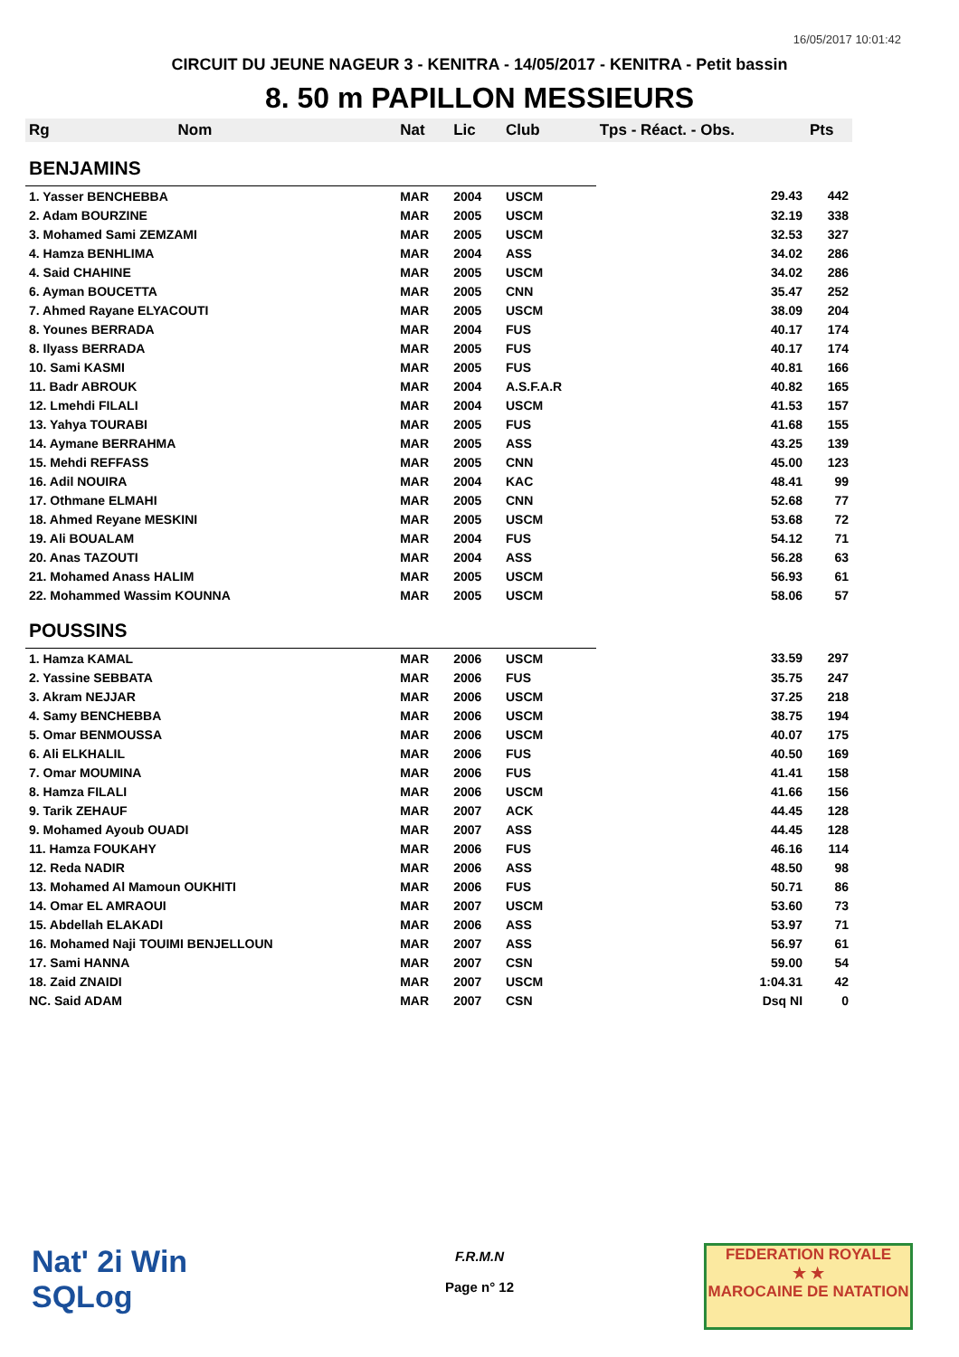16/05/2017 10:01:42
CIRCUIT DU JEUNE NAGEUR 3 - KENITRA - 14/05/2017 - KENITRA - Petit bassin
8. 50 m PAPILLON MESSIEURS
| Rg | Nom | Nat | Lic | Club | Tps - Réact. - Obs. | Pts |
| --- | --- | --- | --- | --- | --- | --- |
| BENJAMINS | | | | | | |
| 1. Yasser BENCHEBBA | | MAR | 2004 | USCM | 29.43 | 442 |
| 2. Adam BOURZINE | | MAR | 2005 | USCM | 32.19 | 338 |
| 3. Mohamed Sami ZEMZAMI | | MAR | 2005 | USCM | 32.53 | 327 |
| 4. Hamza BENHLIMA | | MAR | 2004 | ASS | 34.02 | 286 |
| 4. Said CHAHINE | | MAR | 2005 | USCM | 34.02 | 286 |
| 6. Ayman BOUCETTA | | MAR | 2005 | CNN | 35.47 | 252 |
| 7. Ahmed Rayane ELYACOUTI | | MAR | 2005 | USCM | 38.09 | 204 |
| 8. Younes BERRADA | | MAR | 2004 | FUS | 40.17 | 174 |
| 8. Ilyass BERRADA | | MAR | 2005 | FUS | 40.17 | 174 |
| 10. Sami KASMI | | MAR | 2005 | FUS | 40.81 | 166 |
| 11. Badr ABROUK | | MAR | 2004 | A.S.F.A.R | 40.82 | 165 |
| 12. Lmehdi FILALI | | MAR | 2004 | USCM | 41.53 | 157 |
| 13. Yahya TOURABI | | MAR | 2005 | FUS | 41.68 | 155 |
| 14. Aymane BERRAHMA | | MAR | 2005 | ASS | 43.25 | 139 |
| 15. Mehdi REFFASS | | MAR | 2005 | CNN | 45.00 | 123 |
| 16. Adil NOUIRA | | MAR | 2004 | KAC | 48.41 | 99 |
| 17. Othmane ELMAHI | | MAR | 2005 | CNN | 52.68 | 77 |
| 18. Ahmed Reyane MESKINI | | MAR | 2005 | USCM | 53.68 | 72 |
| 19. Ali BOUALAM | | MAR | 2004 | FUS | 54.12 | 71 |
| 20. Anas TAZOUTI | | MAR | 2004 | ASS | 56.28 | 63 |
| 21. Mohamed Anass HALIM | | MAR | 2005 | USCM | 56.93 | 61 |
| 22. Mohammed Wassim KOUNNA | | MAR | 2005 | USCM | 58.06 | 57 |
| POUSSINS | | | | | | |
| 1. Hamza KAMAL | | MAR | 2006 | USCM | 33.59 | 297 |
| 2. Yassine SEBBATA | | MAR | 2006 | FUS | 35.75 | 247 |
| 3. Akram NEJJAR | | MAR | 2006 | USCM | 37.25 | 218 |
| 4. Samy BENCHEBBA | | MAR | 2006 | USCM | 38.75 | 194 |
| 5. Omar BENMOUSSA | | MAR | 2006 | USCM | 40.07 | 175 |
| 6. Ali ELKHALIL | | MAR | 2006 | FUS | 40.50 | 169 |
| 7. Omar MOUMINA | | MAR | 2006 | FUS | 41.41 | 158 |
| 8. Hamza FILALI | | MAR | 2006 | USCM | 41.66 | 156 |
| 9. Tarik ZEHAUF | | MAR | 2007 | ACK | 44.45 | 128 |
| 9. Mohamed Ayoub OUADI | | MAR | 2007 | ASS | 44.45 | 128 |
| 11. Hamza FOUKAHY | | MAR | 2006 | FUS | 46.16 | 114 |
| 12. Reda NADIR | | MAR | 2006 | ASS | 48.50 | 98 |
| 13. Mohamed Al Mamoun OUKHITI | | MAR | 2006 | FUS | 50.71 | 86 |
| 14. Omar EL AMRAOUI | | MAR | 2007 | USCM | 53.60 | 73 |
| 15. Abdellah ELAKADI | | MAR | 2006 | ASS | 53.97 | 71 |
| 16. Mohamed Naji TOUIMI BENJELLOUN | | MAR | 2007 | ASS | 56.97 | 61 |
| 17. Sami HANNA | | MAR | 2007 | CSN | 59.00 | 54 |
| 18. Zaid ZNAIDI | | MAR | 2007 | USCM | 1:04.31 | 42 |
| NC. Said ADAM | | MAR | 2007 | CSN | Dsq NI | 0 |
Nat' 2i Win
SQLog
F.R.M.N
Page n° 12
FEDERATION ROYALE
★ ★
MAROCAINE DE NATATION